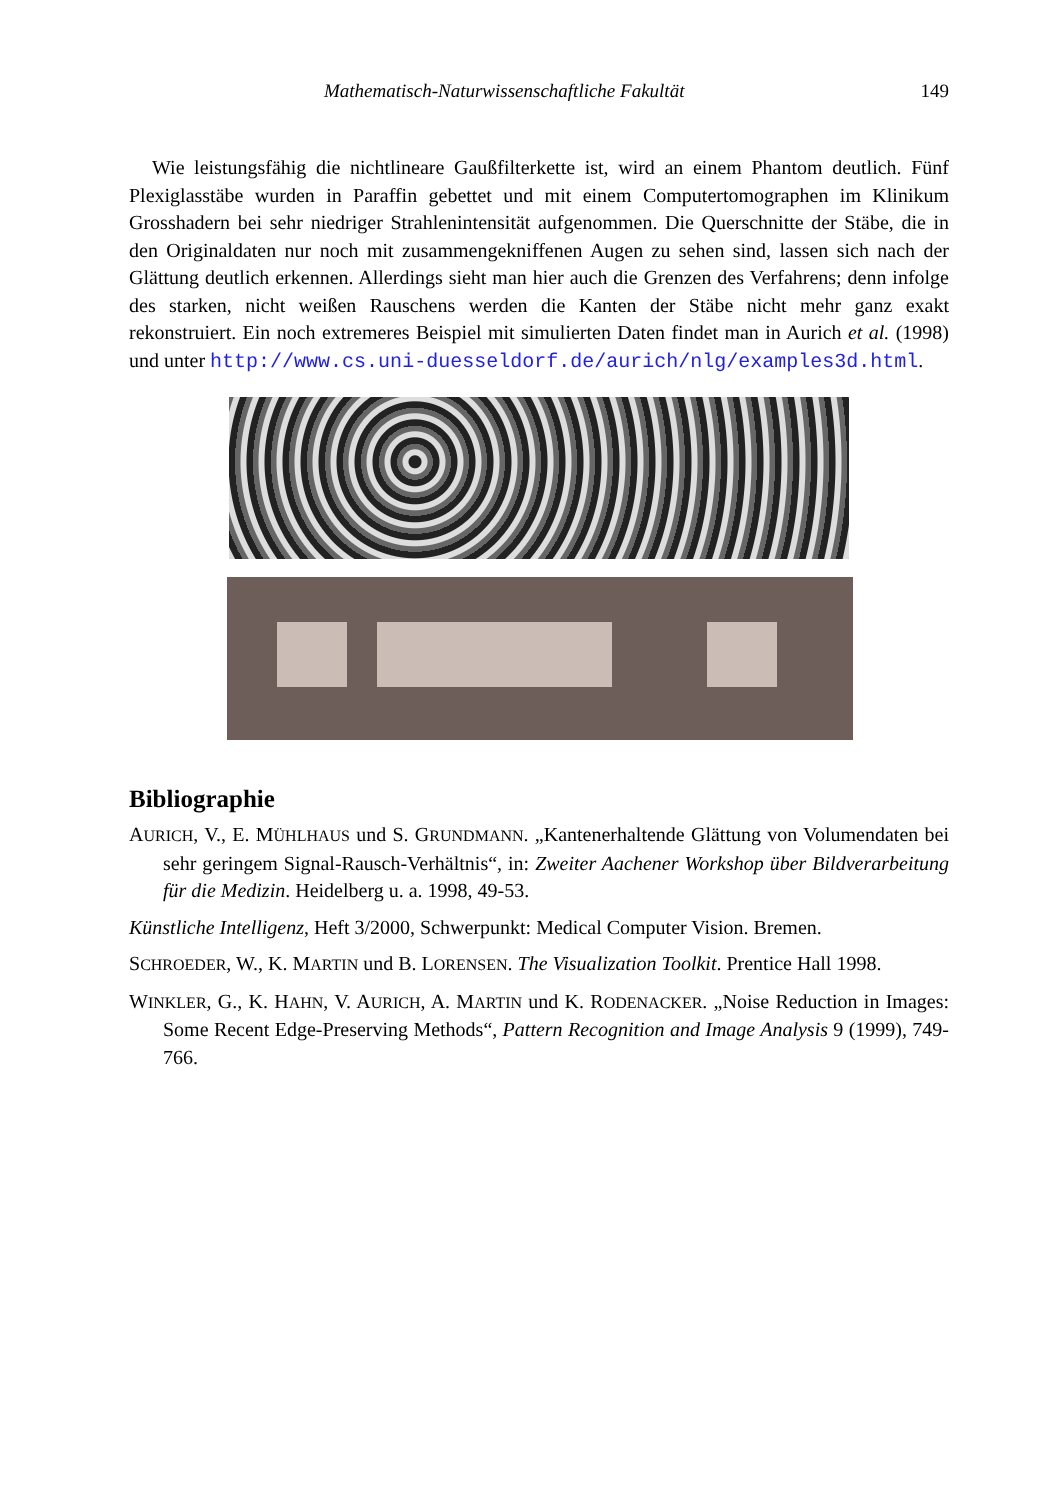Mathematisch-Naturwissenschaftliche Fakultät 149
Wie leistungsfähig die nichtlineare Gaußfilterkette ist, wird an einem Phantom deutlich. Fünf Plexiglasstäbe wurden in Paraffin gebettet und mit einem Computertomographen im Klinikum Grosshadern bei sehr niedriger Strahlenintensität aufgenommen. Die Querschnitte der Stäbe, die in den Originaldaten nur noch mit zusammengekniffenen Augen zu sehen sind, lassen sich nach der Glättung deutlich erkennen. Allerdings sieht man hier auch die Grenzen des Verfahrens; denn infolge des starken, nicht weißen Rauschens werden die Kanten der Stäbe nicht mehr ganz exakt rekonstruiert. Ein noch extremeres Beispiel mit simulierten Daten findet man in Aurich et al. (1998) und unter http://www.cs.uni-duesseldorf.de/aurich/nlg/examples3d.html.
Bibliographie
AURICH, V., E. MÜHLHAUS und S. GRUNDMANN. „Kantenerhaltende Glättung von Volumendaten bei sehr geringem Signal-Rausch-Verhältnis“, in: Zweiter Aachener Workshop über Bildverarbeitung für die Medizin. Heidelberg u. a. 1998, 49-53.
Künstliche Intelligenz, Heft 3/2000, Schwerpunkt: Medical Computer Vision. Bremen.
SCHROEDER, W., K. MARTIN und B. LORENSEN. The Visualization Toolkit. Prentice Hall 1998.
WINKLER, G., K. HAHN, V. AURICH, A. MARTIN und K. RODENACKER. „Noise Reduction in Images: Some Recent Edge-Preserving Methods“, Pattern Recognition and Image Analysis 9 (1999), 749-766.